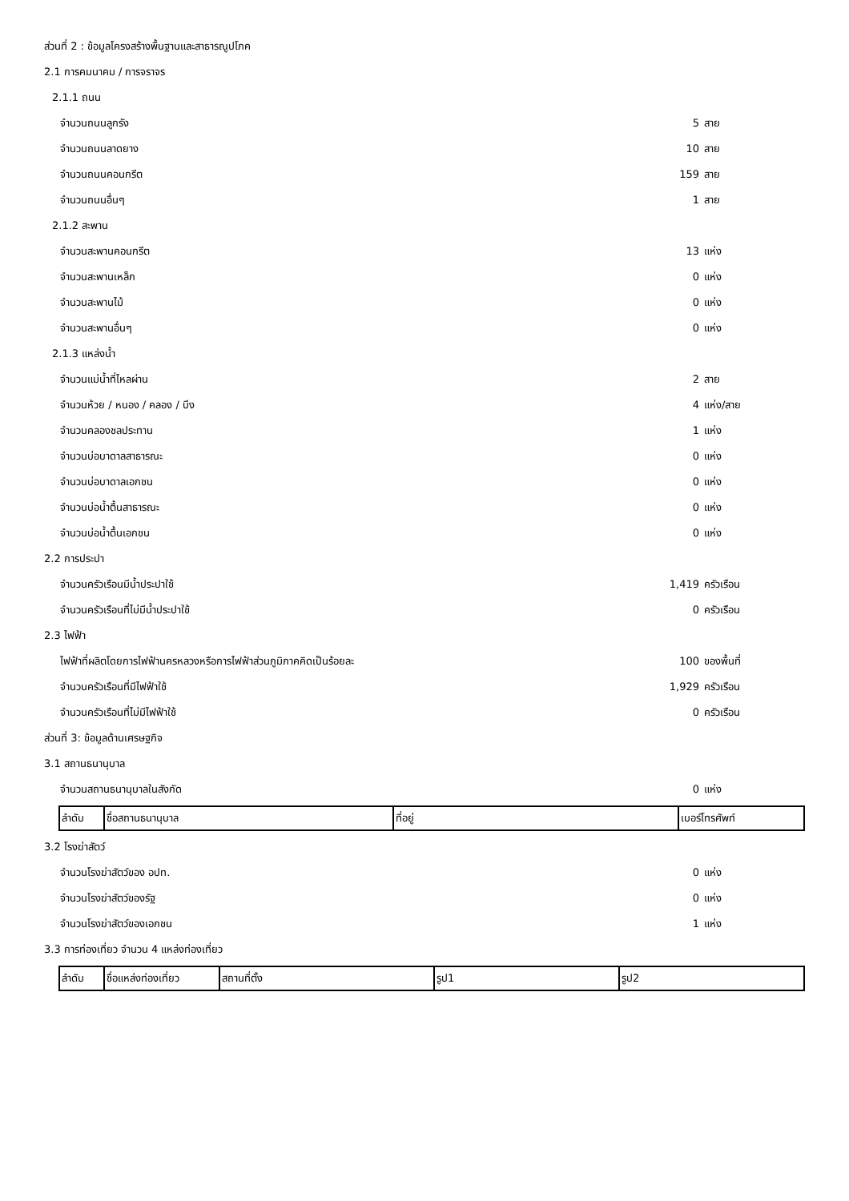ส่วนที่ 2 : ข้อมูลโครงสร้างพื้นฐานและสาธารณูปโภค
2.1 การคมนาคม / การจราจร
2.1.1 ถนน
จำนวนถนนลูกรัง 5 สาย
จำนวนถนนลาดยาง 10 สาย
จำนวนถนนคอนกรีต 159 สาย
จำนวนถนนอื่นๆ 1 สาย
2.1.2 สะพาน
จำนวนสะพานคอนกรีต 13 แห่ง
จำนวนสะพานเหล็ก 0 แห่ง
จำนวนสะพานไม้ 0 แห่ง
จำนวนสะพานอื่นๆ 0 แห่ง
2.1.3 แหล่งน้ำ
จำนวนแม่น้ำที่ไหลผ่าน 2 สาย
จำนวนห้วย / หนอง / คลอง / บึง 4 แห่ง/สาย
จำนวนคลองชลประทาน 1 แห่ง
จำนวนบ่อบาดาลสาธารณะ 0 แห่ง
จำนวนบ่อบาดาลเอกชน 0 แห่ง
จำนวนบ่อน้ำตื้นสาธารณะ 0 แห่ง
จำนวนบ่อน้ำตื้นเอกชน 0 แห่ง
2.2 การประปา
จำนวนครัวเรือนมีน้ำประปาใช้ 1,419 ครัวเรือน
จำนวนครัวเรือนที่ไม่มีน้ำประปาใช้ 0 ครัวเรือน
2.3 ไฟฟ้า
ไฟฟ้าที่ผลิตโดยการไฟฟ้านครหลวงหรือการไฟฟ้าส่วนภูมิภาคคิดเป็นร้อยละ 100 ของพื้นที่
จำนวนครัวเรือนที่มีไฟฟ้าใช้ 1,929 ครัวเรือน
จำนวนครัวเรือนที่ไม่มีไฟฟ้าใช้ 0 ครัวเรือน
ส่วนที่ 3: ข้อมูลด้านเศรษฐกิจ
3.1 สถานธนานุบาล
จำนวนสถานธนานุบาลในสังกัด 0 แห่ง
| ลำดับ | ชื่อสถานธนานุบาล | ที่อยู่ | เบอร์โทรศัพท์ |
3.2 โรงฆ่าสัตว์
จำนวนโรงฆ่าสัตว์ของ อปท. 0 แห่ง
จำนวนโรงฆ่าสัตว์ของรัฐ 0 แห่ง
จำนวนโรงฆ่าสัตว์ของเอกชน 1 แห่ง
3.3 การท่องเที่ยว จำนวน 4 แหล่งท่องเที่ยว
| ลำดับ | ชื่อแหล่งท่องเที่ยว | สถานที่ตั้ง | รูป1 | รูป2 |